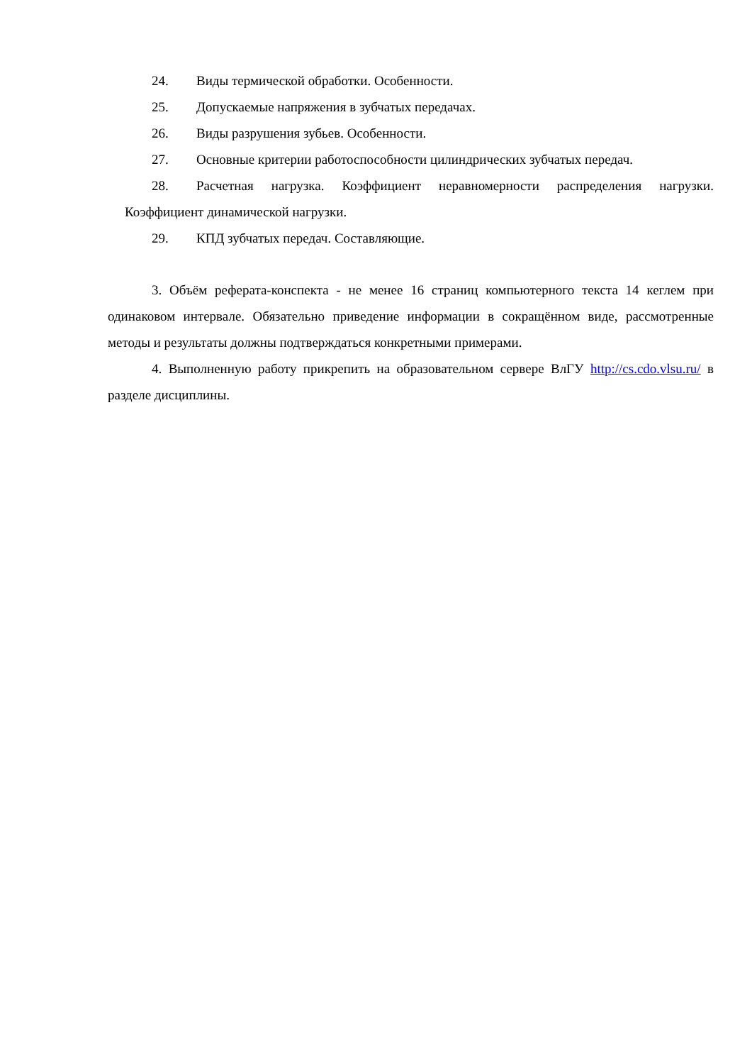24. Виды термической обработки. Особенности.
25. Допускаемые напряжения в зубчатых передачах.
26. Виды разрушения зубьев. Особенности.
27. Основные критерии работоспособности цилиндрических зубчатых передач.
28. Расчетная нагрузка. Коэффициент неравномерности распределения нагрузки. Коэффициент динамической нагрузки.
29. КПД зубчатых передач. Составляющие.
3. Объём реферата-конспекта - не менее 16 страниц компьютерного текста 14 кеглем при одинаковом интервале. Обязательно приведение информации в сокращённом виде, рассмотренные методы и результаты должны подтверждаться конкретными примерами.
4. Выполненную работу прикрепить на образовательном сервере ВлГУ http://cs.cdo.vlsu.ru/ в разделе дисциплины.